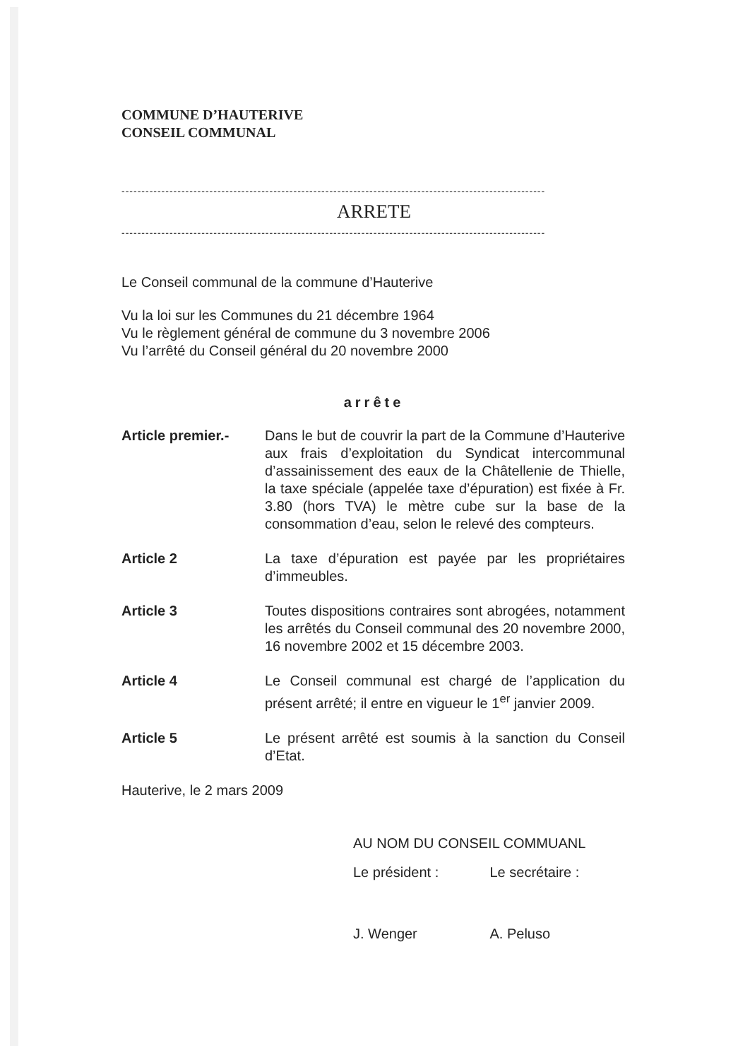COMMUNE D’HAUTERIVE
CONSEIL COMMUNAL
----------------------------------------------------------------------------------------------------------
ARRETE
----------------------------------------------------------------------------------------------------------
Le Conseil communal de la commune d’Hauterive
Vu la loi sur les Communes du 21 décembre 1964
Vu le règlement général de commune du 3 novembre 2006
Vu l’arrêté du Conseil général du 20 novembre 2000
arrête
Article premier.-
Dans le but de couvrir la part de la Commune d’Hauterive aux frais d’exploitation du Syndicat intercommunal d’assainissement des eaux de la Châtellenie de Thielle, la taxe spéciale (appelée taxe d’épuration) est fixée à Fr. 3.80 (hors TVA) le mètre cube sur la base de la consommation d’eau, selon le relevé des compteurs.
Article 2 La taxe d’épuration est payée par les propriétaires d’immeubles.
Article 3 Toutes dispositions contraires sont abrogées, notamment les arrêtés du Conseil communal des 20 novembre 2000, 16 novembre 2002 et 15 décembre 2003.
Article 4 Le Conseil communal est chargé de l’application du présent arrêté; il entre en vigueur le 1<sup>er</sup> janvier 2009.
Article 5 Le présent arrêté est soumis à la sanction du Conseil d’Etat.
Hauterive, le 2 mars 2009
AU NOM DU CONSEIL COMMUANL
Le président : Le secrétaire :
J. Wenger A. Peluso